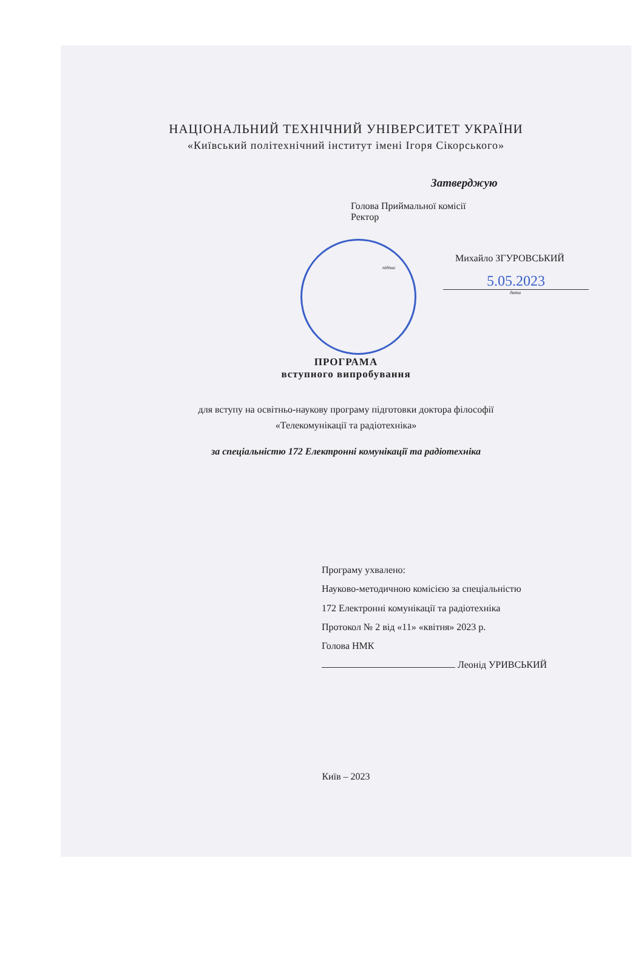НАЦІОНАЛЬНИЙ ТЕХНІЧНИЙ УНІВЕРСИТЕТ УКРАЇНИ
«Київський політехнічний інститут імені Ігоря Сікорського»
Затверджую
Голова Приймальної комісії
Ректор
Михайло ЗГУРОВСЬКИЙ
підпис
5.05.2023
дата
ПРОГРАМА
вступного випробування
для вступу на освітньо-наукову програму підготовки доктора філософії
«Телекомунікації та радіотехніка»
за спеціальністю 172 Електронні комунікації та радіотехніка
Програму ухвалено:
Науково-методичною комісією за спеціальністю
172 Електронні комунікації та радіотехніка
Протокол № 2 від «11» «квітня» 2023 р.
Голова НМК
Леонід УРИВСЬКИЙ
Київ – 2023